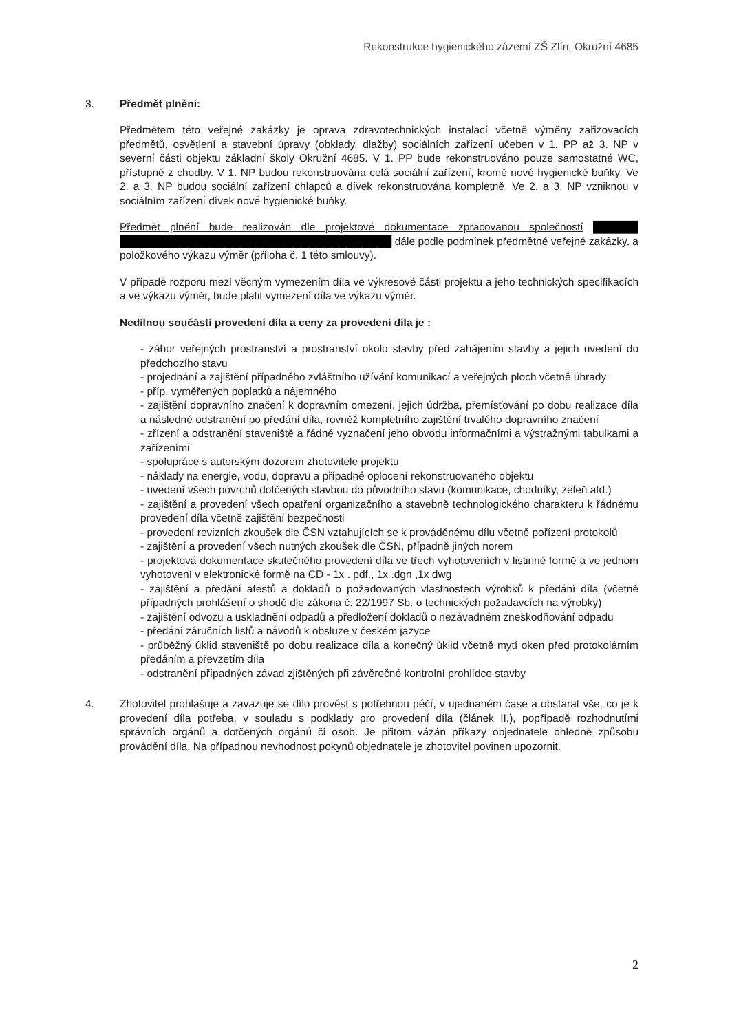Rekonstrukce hygienického zázemí ZŠ Zlín, Okružní 4685
3. Předmět plnění:
Předmětem této veřejné zakázky je oprava zdravotechnických instalací včetně výměny zařizovacích předmětů, osvětlení a stavební úpravy (obklady, dlažby) sociálních zařízení učeben v 1. PP až 3. NP v severní části objektu základní školy Okružní 4685. V 1. PP bude rekonstruováno pouze samostatné WC, přístupné z chodby. V 1. NP budou rekonstruována celá sociální zařízení, kromě nové hygienické buňky. Ve 2. a 3. NP budou sociální zařízení chlapců a dívek rekonstruována kompletně. Ve 2. a 3. NP vzniknou v sociálním zařízení dívek nové hygienické buňky.
Předmět plnění bude realizován dle projektové dokumentace zpracovanou společností ██████ ████████████████████████████████████ dále podle podmínek předmětné veřejné zakázky, a položkového výkazu výměr (příloha č. 1 této smlouvy).
V případě rozporu mezi věcným vymezením díla ve výkresové části projektu a jeho technických specifikacích a ve výkazu výměr, bude platit vymezení díla ve výkazu výměr.
Nedílnou součástí provedení díla a ceny za provedení díla je :
- zábor veřejných prostranství a prostranství okolo stavby před zahájením stavby a jejich uvedení do předchozího stavu
- projednání a zajištění případného zvláštního užívání komunikací a veřejných ploch včetně úhrady
- příp. vyměřených poplatků a nájemného
- zajištění dopravního značení k dopravním omezení, jejich údržba, přemísťování po dobu realizace díla a následné odstranění po předání díla, rovněž kompletního zajištění trvalého dopravního značení
- zřízení a odstranění staveniště a řádné vyznačení jeho obvodu informačními a výstražnými tabulkami a zařízeními
- spolupráce s autorským dozorem zhotovitele projektu
- náklady na energie, vodu, dopravu a případné oplocení rekonstruovaného objektu
- uvedení všech povrchů dotčených stavbou do původního stavu (komunikace, chodníky, zeleň atd.)
- zajištění a provedení všech opatření organizačního a stavebně technologického charakteru k řádnému provedení díla včetně zajištění bezpečnosti
- provedení revizních zkoušek dle ČSN vztahujících se k prováděnému dílu včetně pořízení protokolů
- zajištění a provedení všech nutných zkoušek dle ČSN, případně jiných norem
- projektová dokumentace skutečného provedení díla ve třech vyhotoveních v listinné formě a ve jednom vyhotovení v elektronické formě na CD - 1x . pdf., 1x .dgn ,1x dwg
- zajištění a předání atestů a dokladů o požadovaných vlastnostech výrobků k předání díla (včetně případných prohlášení o shodě dle zákona č. 22/1997 Sb. o technických požadavcích na výrobky)
- zajištění odvozu a uskladnění odpadů a předložení dokladů o nezávadném zneškodňování odpadu
- předání záručních listů a návodů k obsluze v českém jazyce
- průběžný úklid staveniště po dobu realizace díla a konečný úklid včetně mytí oken před protokolárním předáním a převzetím díla
- odstranění případných závad zjištěných při závěrečné kontrolní prohlídce stavby
4. Zhotovitel prohlašuje a zavazuje se dílo provést s potřebnou péčí, v ujednaném čase a obstarat vše, co je k provedení díla potřeba, v souladu s podklady pro provedení díla (článek II.), popřípadě rozhodnutími správních orgánů a dotčených orgánů či osob. Je přitom vázán příkazy objednatele ohledně způsobu provádění díla. Na případnou nevhodnost pokynů objednatele je zhotovitel povinen upozornit.
2